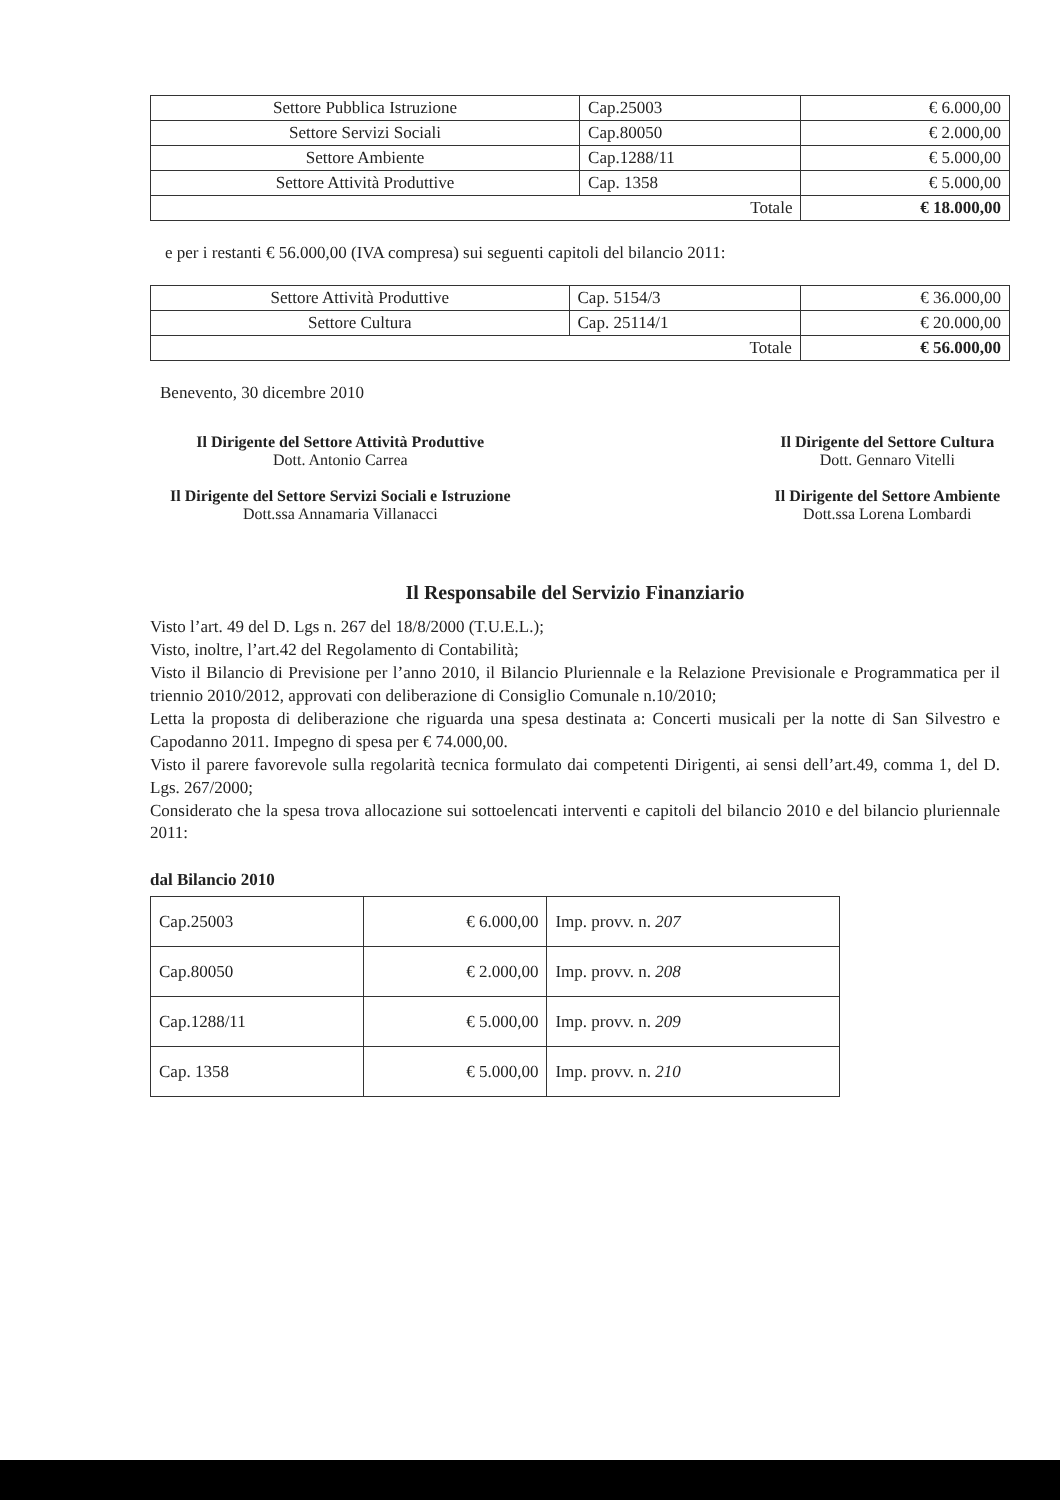| Settore Pubblica Istruzione | Cap.25003 | € 6.000,00 |
| Settore Servizi Sociali | Cap.80050 | € 2.000,00 |
| Settore Ambiente | Cap.1288/11 | € 5.000,00 |
| Settore Attività Produttive | Cap. 1358 | € 5.000,00 |
| Totale | | € 18.000,00 |
e per i restanti € 56.000,00 (IVA compresa) sui seguenti capitoli del bilancio 2011:
| Settore Attività Produttive | Cap. 5154/3 | € 36.000,00 |
| Settore Cultura | Cap. 25114/1 | € 20.000,00 |
| Totale | | € 56.000,00 |
Benevento, 30 dicembre 2010
Il Dirigente del Settore Attività Produttive
Dott. Antonio Carrea
Il Dirigente del Settore Servizi Sociali e Istruzione
Dott.ssa Annamaria Villanacci
Il Dirigente del Settore Cultura
Dott. Gennaro Vitelli
Il Dirigente del Settore Ambiente
Dott.ssa Lorena Lombardi
Il Responsabile del Servizio Finanziario
Visto l’art. 49 del D. Lgs n. 267 del 18/8/2000 (T.U.E.L.);
Visto, inoltre, l’art.42 del Regolamento di Contabilità;
Visto il Bilancio di Previsione per l’anno 2010, il Bilancio Pluriennale e la Relazione Previsionale e Programmatica per il triennio 2010/2012, approvati con deliberazione di Consiglio Comunale n.10/2010;
Letta la proposta di deliberazione che riguarda una spesa destinata a: Concerti musicali per la notte di San Silvestro e Capodanno 2011. Impegno di spesa per € 74.000,00.
Visto il parere favorevole sulla regolarità tecnica formulato dai competenti Dirigenti, ai sensi dell’art.49, comma 1, del D. Lgs. 267/2000;
Considerato che la spesa trova allocazione sui sottoelencati interventi e capitoli del bilancio 2010 e del bilancio pluriennale 2011:
dal Bilancio 2010
| Cap.25003 | € 6.000,00 | Imp. provv. n. 207 |
| Cap.80050 | € 2.000,00 | Imp. provv. n. 208 |
| Cap.1288/11 | € 5.000,00 | Imp. provv. n. 209 |
| Cap. 1358 | € 5.000,00 | Imp. provv. n. 210 |